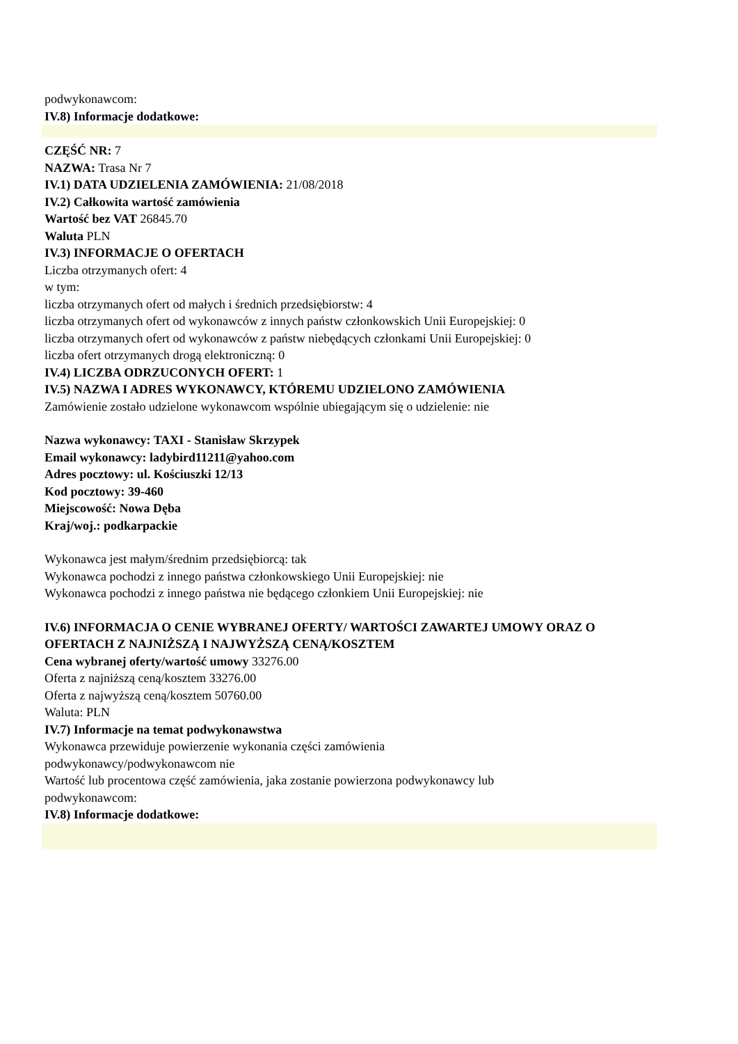podwykonawcom:
IV.8) Informacje dodatkowe:
CZĘŚĆ NR: 7
NAZWA: Trasa Nr 7
IV.1) DATA UDZIELENIA ZAMÓWIENIA: 21/08/2018
IV.2) Całkowita wartość zamówienia
Wartość bez VAT 26845.70
Waluta PLN
IV.3) INFORMACJE O OFERTACH
Liczba otrzymanych ofert: 4
w tym:
liczba otrzymanych ofert od małych i średnich przedsiębiorstw: 4
liczba otrzymanych ofert od wykonawców z innych państw członkowskich Unii Europejskiej: 0
liczba otrzymanych ofert od wykonawców z państw niebędących członkami Unii Europejskiej: 0
liczba ofert otrzymanych drogą elektroniczną: 0
IV.4) LICZBA ODRZUCONYCH OFERT: 1
IV.5) NAZWA I ADRES WYKONAWCY, KTÓREMU UDZIELONO ZAMÓWIENIA
Zamówienie zostało udzielone wykonawcom wspólnie ubiegającym się o udzielenie: nie
Nazwa wykonawcy: TAXI - Stanisław Skrzypek
Email wykonawcy: ladybird11211@yahoo.com
Adres pocztowy: ul. Kościuszki 12/13
Kod pocztowy: 39-460
Miejscowość: Nowa Dęba
Kraj/woj.: podkarpackie
Wykonawca jest małym/średnim przedsiębiorcą: tak
Wykonawca pochodzi z innego państwa członkowskiego Unii Europejskiej: nie
Wykonawca pochodzi z innego państwa nie będącego członkiem Unii Europejskiej: nie
IV.6) INFORMACJA O CENIE WYBRANEJ OFERTY/ WARTOŚCI ZAWARTEJ UMOWY ORAZ O OFERTACH Z NAJNIŻSZĄ I NAJWYŻSZĄ CENĄ/KOSZTEM
Cena wybranej oferty/wartość umowy 33276.00
Oferta z najniższą ceną/kosztem 33276.00
Oferta z najwyższą ceną/kosztem 50760.00
Waluta: PLN
IV.7) Informacje na temat podwykonawstwa
Wykonawca przewiduje powierzenie wykonania części zamówienia
podwykonawcy/podwykonawcom nie
Wartość lub procentowa część zamówienia, jaka zostanie powierzona podwykonawcy lub
podwykonawcom:
IV.8) Informacje dodatkowe: